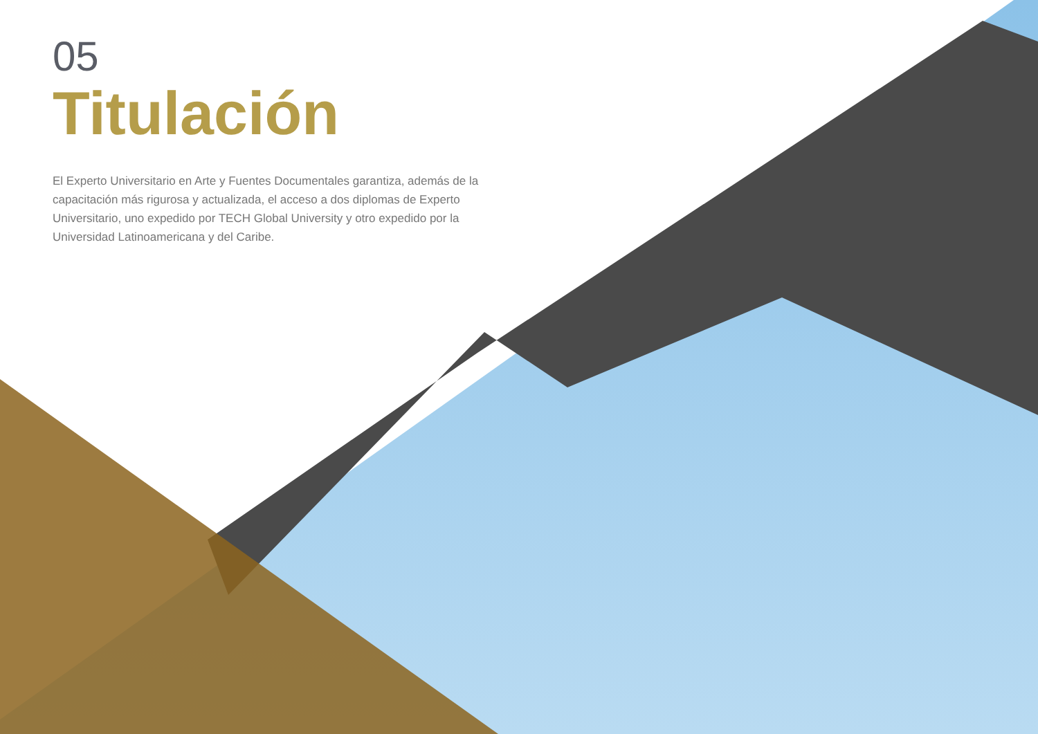05
Titulación
El Experto Universitario en Arte y Fuentes Documentales garantiza, además de la capacitación más rigurosa y actualizada, el acceso a dos diplomas de Experto Universitario, uno expedido por TECH Global University y otro expedido por la Universidad Latinoamericana y del Caribe.